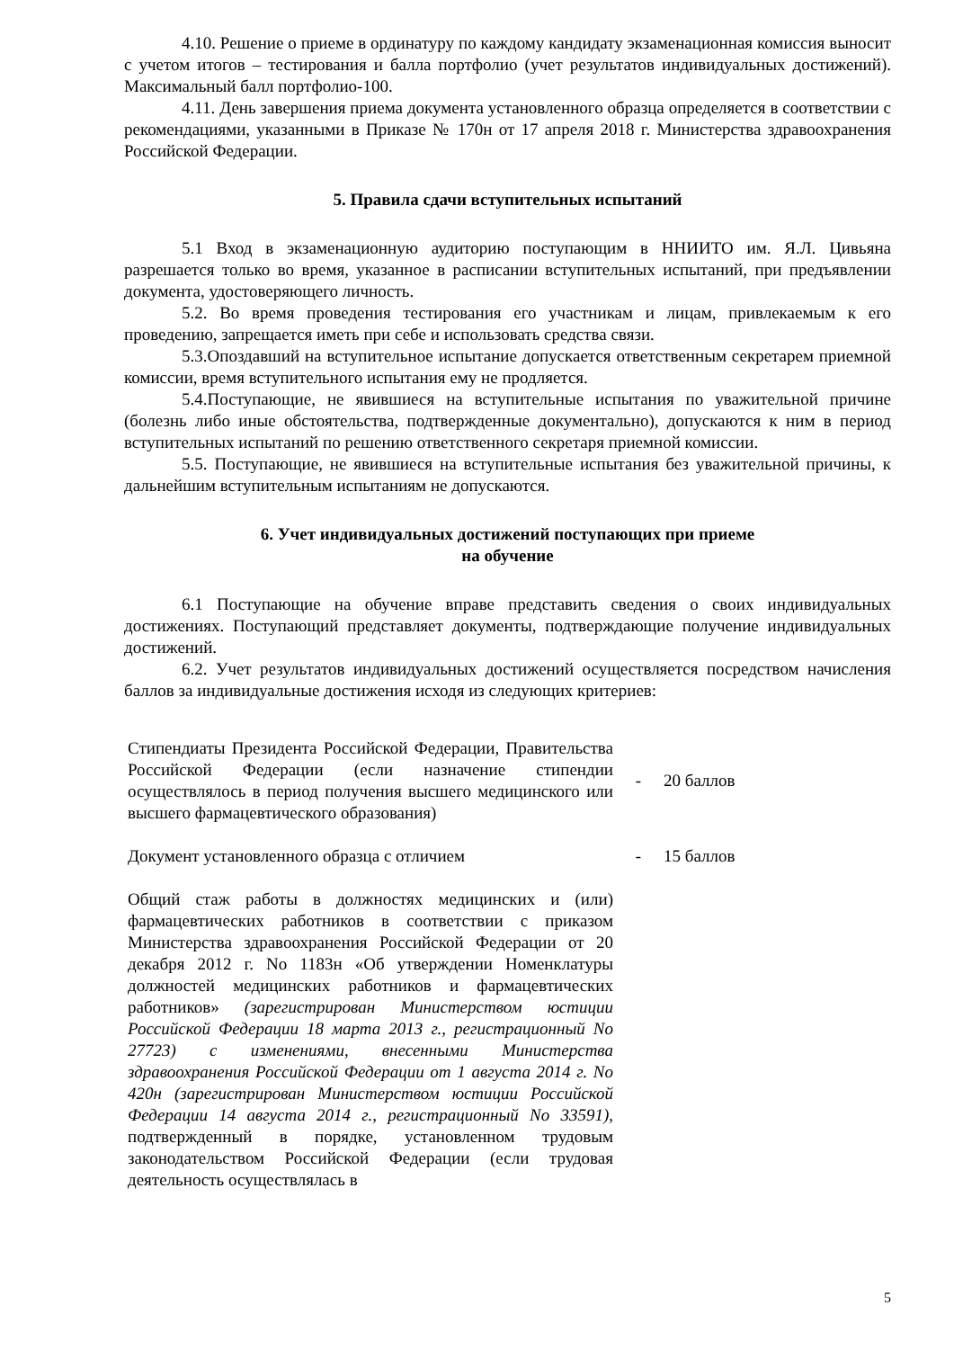4.10. Решение о приеме в ординатуру по каждому кандидату экзаменационная комиссия выносит с учетом итогов – тестирования и балла портфолио (учет результатов индивидуальных достижений). Максимальный балл портфолио-100.
4.11. День завершения приема документа установленного образца определяется в соответствии с рекомендациями, указанными в Приказе № 170н от 17 апреля 2018 г. Министерства здравоохранения Российской Федерации.
5. Правила сдачи вступительных испытаний
5.1 Вход в экзаменационную аудиторию поступающим в ННИИТО им. Я.Л. Цивьяна разрешается только во время, указанное в расписании вступительных испытаний, при предъявлении документа, удостоверяющего личность.
5.2. Во время проведения тестирования его участникам и лицам, привлекаемым к его проведению, запрещается иметь при себе и использовать средства связи.
5.3.Опоздавший на вступительное испытание допускается ответственным секретарем приемной комиссии, время вступительного испытания ему не продляется.
5.4.Поступающие, не явившиеся на вступительные испытания по уважительной причине (болезнь либо иные обстоятельства, подтвержденные документально), допускаются к ним в период вступительных испытаний по решению ответственного секретаря приемной комиссии.
5.5. Поступающие, не явившиеся на вступительные испытания без уважительной причины, к дальнейшим вступительным испытаниям не допускаются.
6. Учет индивидуальных достижений поступающих при приеме
на обучение
6.1 Поступающие на обучение вправе представить сведения о своих индивидуальных достижениях. Поступающий представляет документы, подтверждающие получение индивидуальных достижений.
6.2. Учет результатов индивидуальных достижений осуществляется посредством начисления баллов за индивидуальные достижения исходя из следующих критериев:
| Стипендиаты Президента Российской Федерации, Правительства Российской Федерации (если назначение стипендии осуществлялось в период получения высшего медицинского или высшего фармацевтического образования) | - | 20 баллов |
| Документ установленного образца с отличием | - | 15 баллов |
| Общий стаж работы в должностях медицинских и (или) фармацевтических работников в соответствии с приказом Министерства здравоохранения Российской Федерации от 20 декабря 2012 г. No 1183н «Об утверждении Номенклатуры должностей медицинских работников и фармацевтических работников» (зарегистрирован Министерством юстиции Российской Федерации 18 марта 2013 г., регистрационный No 27723) с изменениями, внесенными Министерства здравоохранения Российской Федерации от 1 августа 2014 г. No 420н (зарегистрирован Министерством юстиции Российской Федерации 14 августа 2014 г., регистрационный No 33591) , подтвержденный в порядке, установленном трудовым законодательством Российской Федерации (если трудовая деятельность осуществлялась в | | |
5